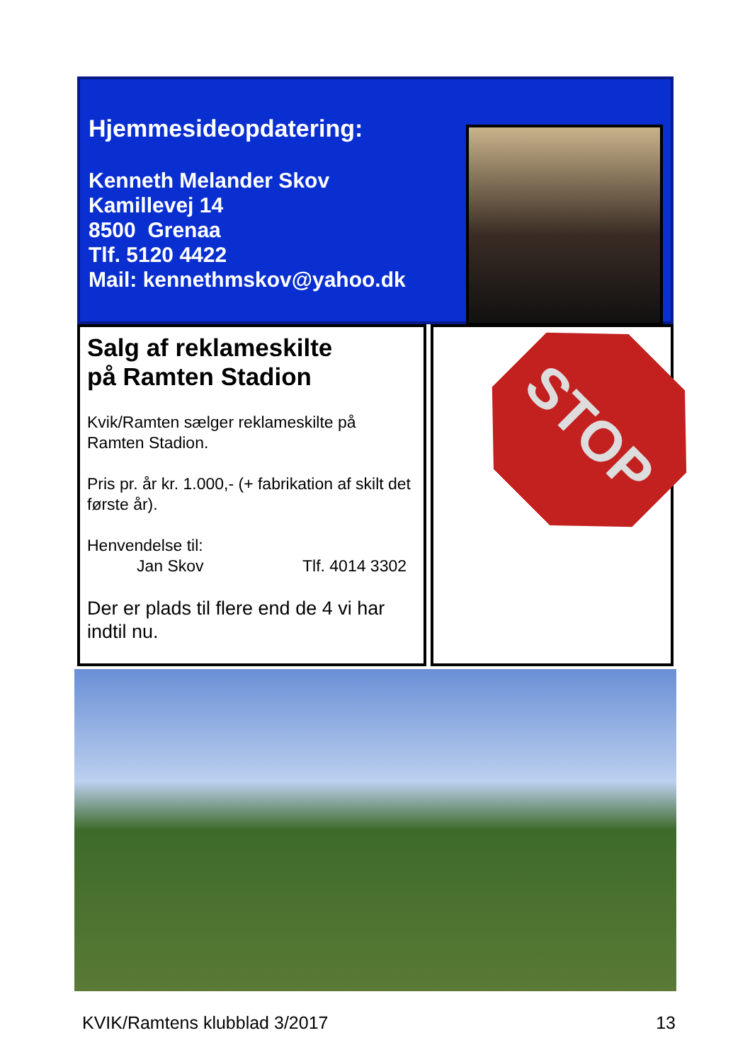Hjemmesideopdatering:
Kenneth Melander Skov
Kamillevej 14
8500 Grenaa
Tlf. 5120 4422
Mail: kennethmskov@yahoo.dk
Salg af reklameskilte
på Ramten Stadion
Kvik/Ramten sælger reklameskilte på Ramten Stadion.
Pris pr. år kr. 1.000,- (+ fabrikation af skilt det første år).
Henvendelse til:
Jan Skov Tlf. 4014 3302
Der er plads til flere end de 4 vi har indtil nu.
STOP
KVIK/Ramtens klubblad 3/2017 13